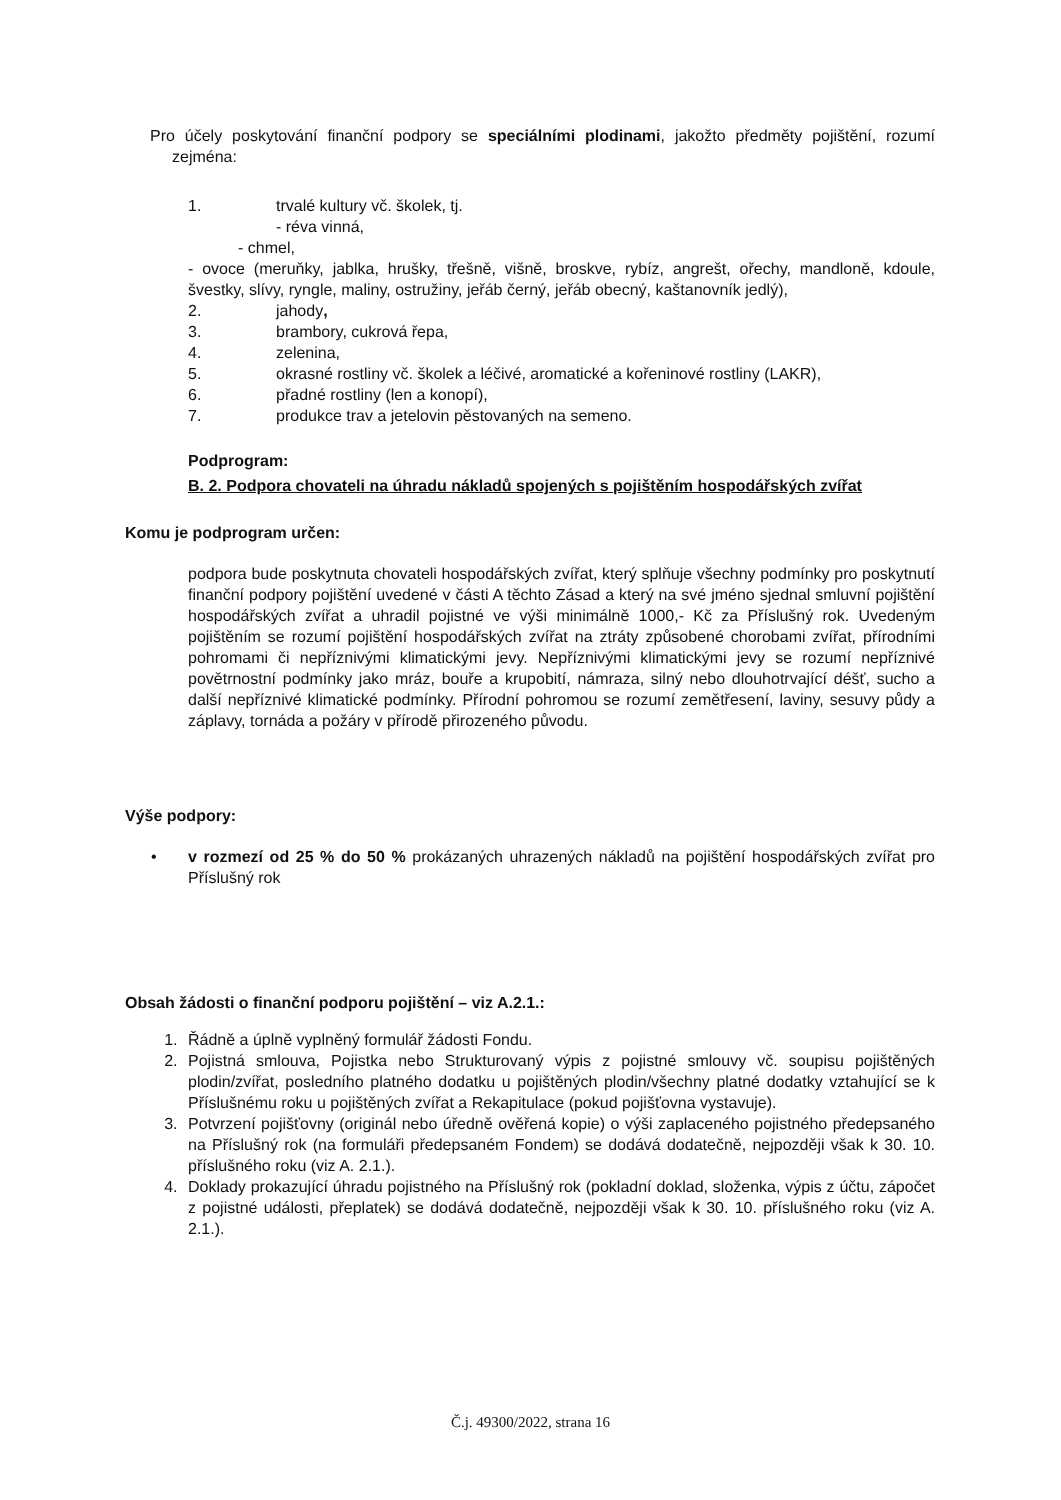Pro účely poskytování finanční podpory se speciálními plodinami, jakožto předměty pojištění, rozumí zejména:
1. trvalé kultury vč. školek, tj.
- réva vinná,
- chmel,
- ovoce (meruňky, jablka, hrušky, třešně, višně, broskve, rybíz, angrešt, ořechy, mandloně, kdoule, švestky, slívy, ryngle, maliny, ostružiny, jeřáb černý, jeřáb obecný, kaštanovník jedlý),
2. jahody,
3. brambory, cukrová řepa,
4. zelenina,
5. okrasné rostliny vč. školek a léčivé, aromatické a kořeninové rostliny (LAKR),
6. přadné rostliny (len a konopí),
7. produkce trav a jetelovin pěstovaných na semeno.
Podprogram:
B. 2. Podpora chovateli na úhradu nákladů spojených s pojištěním hospodářských zvířat
Komu je podprogram určen:
podpora bude poskytnuta chovateli hospodářských zvířat, který splňuje všechny podmínky pro poskytnutí finanční podpory pojištění uvedené v části A těchto Zásad a který na své jméno sjednal smluvní pojištění hospodářských zvířat a uhradil pojistné ve výši minimálně 1000,- Kč za Příslušný rok. Uvedeným pojištěním se rozumí pojištění hospodářských zvířat na ztráty způsobené chorobami zvířat, přírodními pohromami či nepříznivými klimatickými jevy. Nepříznivými klimatickými jevy se rozumí nepříznivé povětrnostní podmínky jako mráz, bouře a krupobití, námraza, silný nebo dlouhotrvající déšť, sucho a další nepříznivé klimatické podmínky. Přírodní pohromou se rozumí zemětřesení, laviny, sesuvy půdy a záplavy, tornáda a požáry v přírodě přirozeného původu.
Výše podpory:
• v rozmezí od 25 % do 50 % prokázaných uhrazených nákladů na pojištění hospodářských zvířat pro Příslušný rok
Obsah žádosti o finanční podporu pojištění – viz A.2.1.:
1. Řádně a úplně vyplněný formulář žádosti Fondu.
2. Pojistná smlouva, Pojistka nebo Strukturovaný výpis z pojistné smlouvy vč. soupisu pojištěných plodin/zvířat, posledního platného dodatku u pojištěných plodin/všechny platné dodatky vztahující se k Příslušnému roku u pojištěných zvířat a Rekapitulace (pokud pojišťovna vystavuje).
3. Potvrzení pojišťovny (originál nebo úředně ověřená kopie) o výši zaplaceného pojistného předepsaného na Příslušný rok (na formuláři předepsaném Fondem) se dodává dodatečně, nejpozději však k 30. 10. příslušného roku (viz A. 2.1.).
4. Doklady prokazující úhradu pojistného na Příslušný rok (pokladní doklad, složenka, výpis z účtu, zápočet z pojistné události, přeplatek) se dodává dodatečně, nejpozději však k 30. 10. příslušného roku (viz A. 2.1.).
Č.j. 49300/2022, strana 16